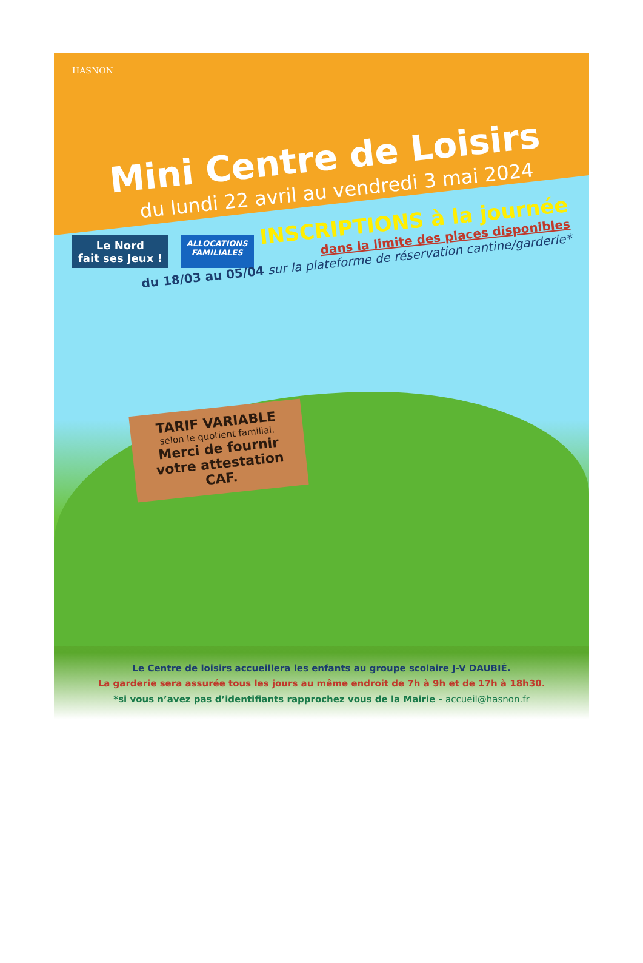HASNON
Mini Centre de Loisirs
du lundi 22 avril au vendredi 3 mai 2024
INSCRIPTIONS à la journée
dans la limite des places disponibles
du 18/03 au 05/04 sur la plateforme de réservation cantine/garderie*
Le Nord
fait ses Jeux !
ALLOCATIONS
FAMILIALES
TARIF VARIABLE
selon le quotient familial.
Merci de fournir
votre attestation CAF.
Le Centre de loisirs accueillera les enfants au groupe scolaire J-V DAUBIÉ.
La garderie sera assurée tous les jours au même endroit de 7h à 9h et de 17h à 18h30.
*si vous n’avez pas d’identifiants rapprochez vous de la Mairie - accueil@hasnon.fr